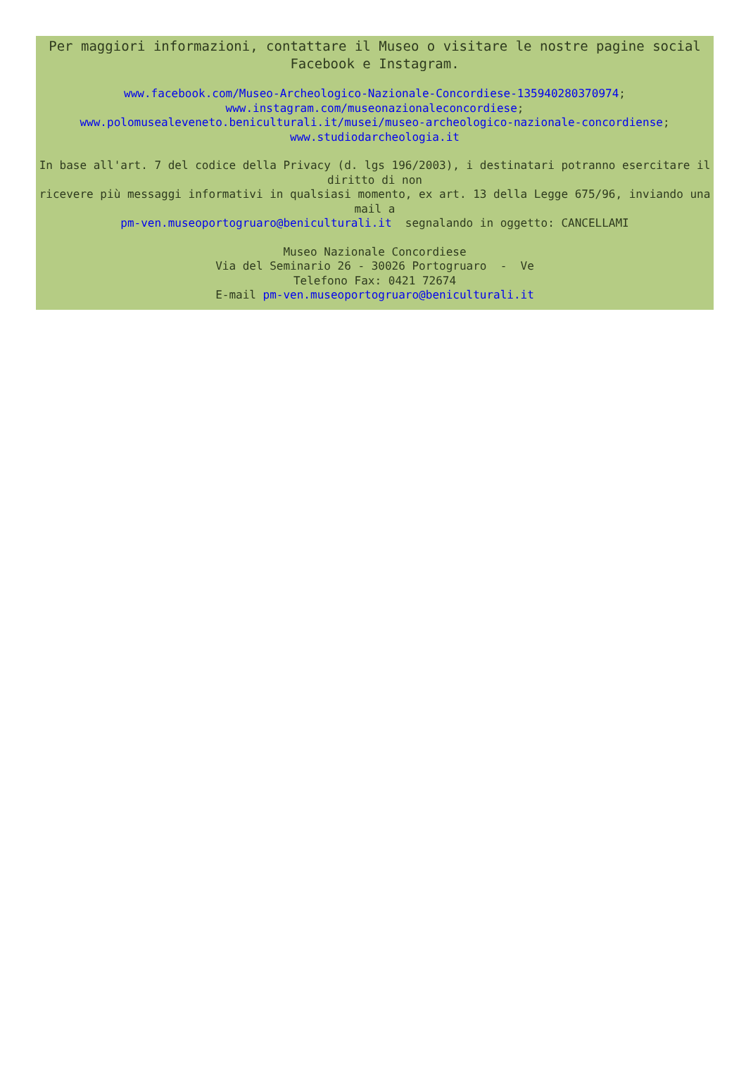Per maggiori informazioni, contattare il Museo o visitare le nostre pagine social Facebook e Instagram.
www.facebook.com/Museo-Archeologico-Nazionale-Concordiese-135940280370974;
www.instagram.com/museonazionaleconcordiese;
www.polomusealeveneto.beniculturali.it/musei/museo-archeologico-nazionale-concordiense;
www.studiodarcheologia.it
In base all'art. 7 del codice della Privacy (d. lgs 196/2003), i destinatari potranno esercitare il diritto di non
ricevere più messaggi informativi in qualsiasi momento, ex art. 13 della Legge 675/96, inviando una mail a
pm-ven.museoportogruaro@beniculturali.it segnalando in oggetto: CANCELLAMI
Museo Nazionale Concordiese
Via del Seminario 26 - 30026 Portogruaro - Ve
Telefono Fax: 0421 72674
E-mail pm-ven.museoportogruaro@beniculturali.it